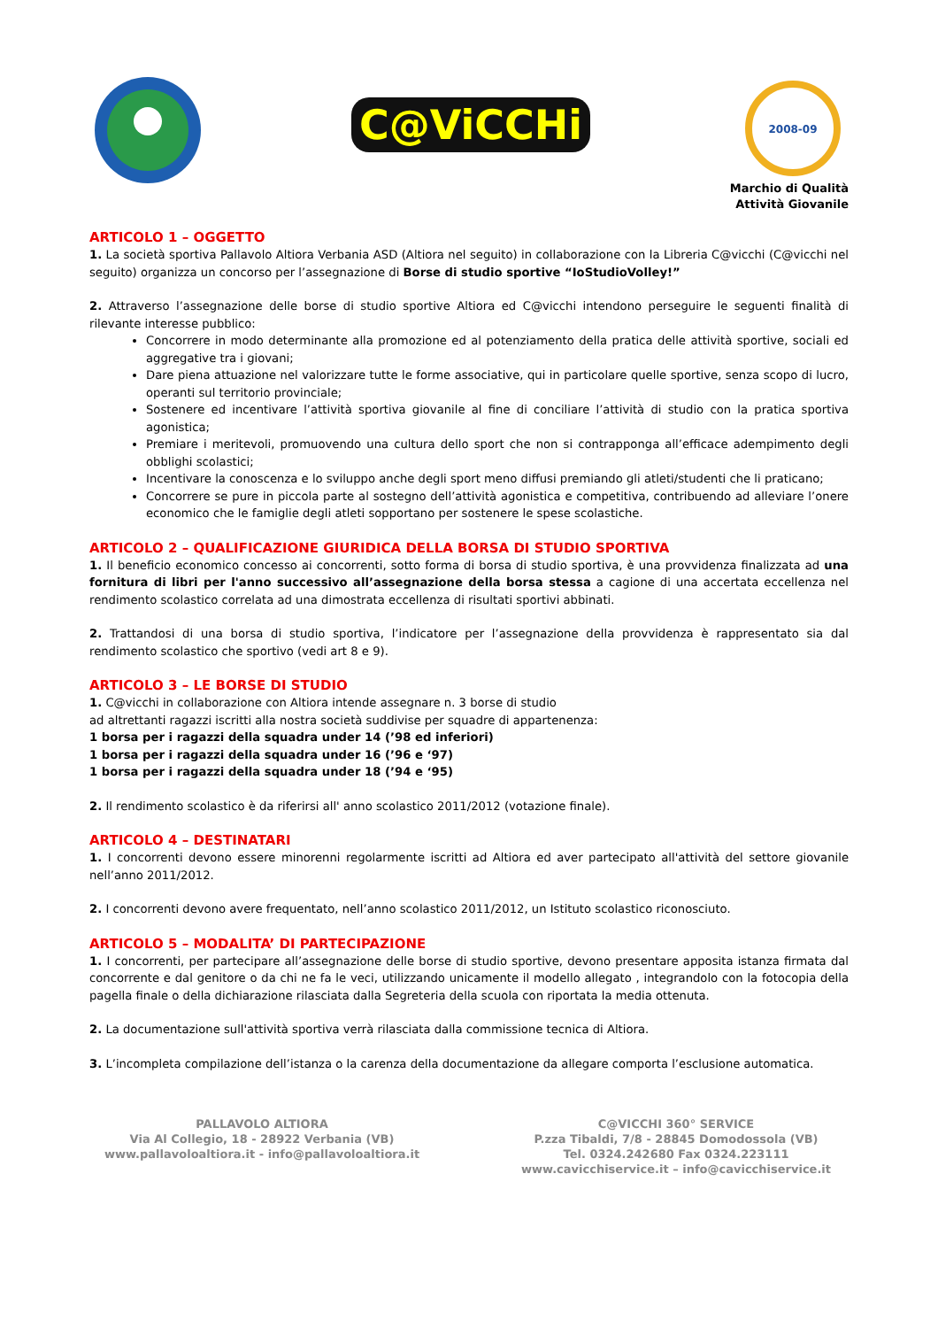C@ViCCHi
2008-09
Marchio di Qualità
Attività Giovanile
ARTICOLO 1 – OGGETTO
1. La società sportiva Pallavolo Altiora Verbania ASD (Altiora nel seguito) in collaborazione con la Libreria C@vicchi (C@vicchi nel seguito) organizza un concorso per l’assegnazione di Borse di studio sportive “IoStudioVolley!”
2. Attraverso l’assegnazione delle borse di studio sportive Altiora ed C@vicchi intendono perseguire le seguenti finalità di rilevante interesse pubblico:
Concorrere in modo determinante alla promozione ed al potenziamento della pratica delle attività sportive, sociali ed aggregative tra i giovani;
Dare piena attuazione nel valorizzare tutte le forme associative, qui in particolare quelle sportive, senza scopo di lucro, operanti sul territorio provinciale;
Sostenere ed incentivare l’attività sportiva giovanile al fine di conciliare l’attività di studio con la pratica sportiva agonistica;
Premiare i meritevoli, promuovendo una cultura dello sport che non si contrapponga all’efficace adempimento degli obblighi scolastici;
Incentivare la conoscenza e lo sviluppo anche degli sport meno diffusi premiando gli atleti/studenti che li praticano;
Concorrere se pure in piccola parte al sostegno dell’attività agonistica e competitiva, contribuendo ad alleviare l’onere economico che le famiglie degli atleti sopportano per sostenere le spese scolastiche.
ARTICOLO 2 – QUALIFICAZIONE GIURIDICA DELLA BORSA DI STUDIO SPORTIVA
1. Il beneficio economico concesso ai concorrenti, sotto forma di borsa di studio sportiva, è una provvidenza finalizzata ad una fornitura di libri per l'anno successivo all’assegnazione della borsa stessa a cagione di una accertata eccellenza nel rendimento scolastico correlata ad una dimostrata eccellenza di risultati sportivi abbinati.
2. Trattandosi di una borsa di studio sportiva, l’indicatore per l’assegnazione della provvidenza è rappresentato sia dal rendimento scolastico che sportivo (vedi art 8 e 9).
ARTICOLO 3 – LE BORSE DI STUDIO
1. C@vicchi in collaborazione con Altiora intende assegnare n. 3 borse di studio
ad altrettanti ragazzi iscritti alla nostra società suddivise per squadre di appartenenza:
1 borsa per i ragazzi della squadra under 14 (’98 ed inferiori)
1 borsa per i ragazzi della squadra under 16 (’96 e ‘97)
1 borsa per i ragazzi della squadra under 18 (’94 e ‘95)
2. Il rendimento scolastico è da riferirsi all' anno scolastico 2011/2012 (votazione finale).
ARTICOLO 4 – DESTINATARI
1. I concorrenti devono essere minorenni regolarmente iscritti ad Altiora ed aver partecipato all'attività del settore giovanile nell’anno 2011/2012.
2. I concorrenti devono avere frequentato, nell’anno scolastico 2011/2012, un Istituto scolastico riconosciuto.
ARTICOLO 5 – MODALITA’ DI PARTECIPAZIONE
1. I concorrenti, per partecipare all’assegnazione delle borse di studio sportive, devono presentare apposita istanza firmata dal concorrente e dal genitore o da chi ne fa le veci, utilizzando unicamente il modello allegato , integrandolo con la fotocopia della pagella finale o della dichiarazione rilasciata dalla Segreteria della scuola con riportata la media ottenuta.
2. La documentazione sull'attività sportiva verrà rilasciata dalla commissione tecnica di Altiora.
3. L’incompleta compilazione dell’istanza o la carenza della documentazione da allegare comporta l’esclusione automatica.
PALLAVOLO ALTIORA
Via Al Collegio, 18 - 28922 Verbania (VB)
www.pallavoloaltiora.it - info@pallavoloaltiora.it
C@VICCHI 360° SERVICE
P.zza Tibaldi, 7/8 - 28845 Domodossola (VB)
Tel. 0324.242680 Fax 0324.223111
www.cavicchiservice.it – info@cavicchiservice.it